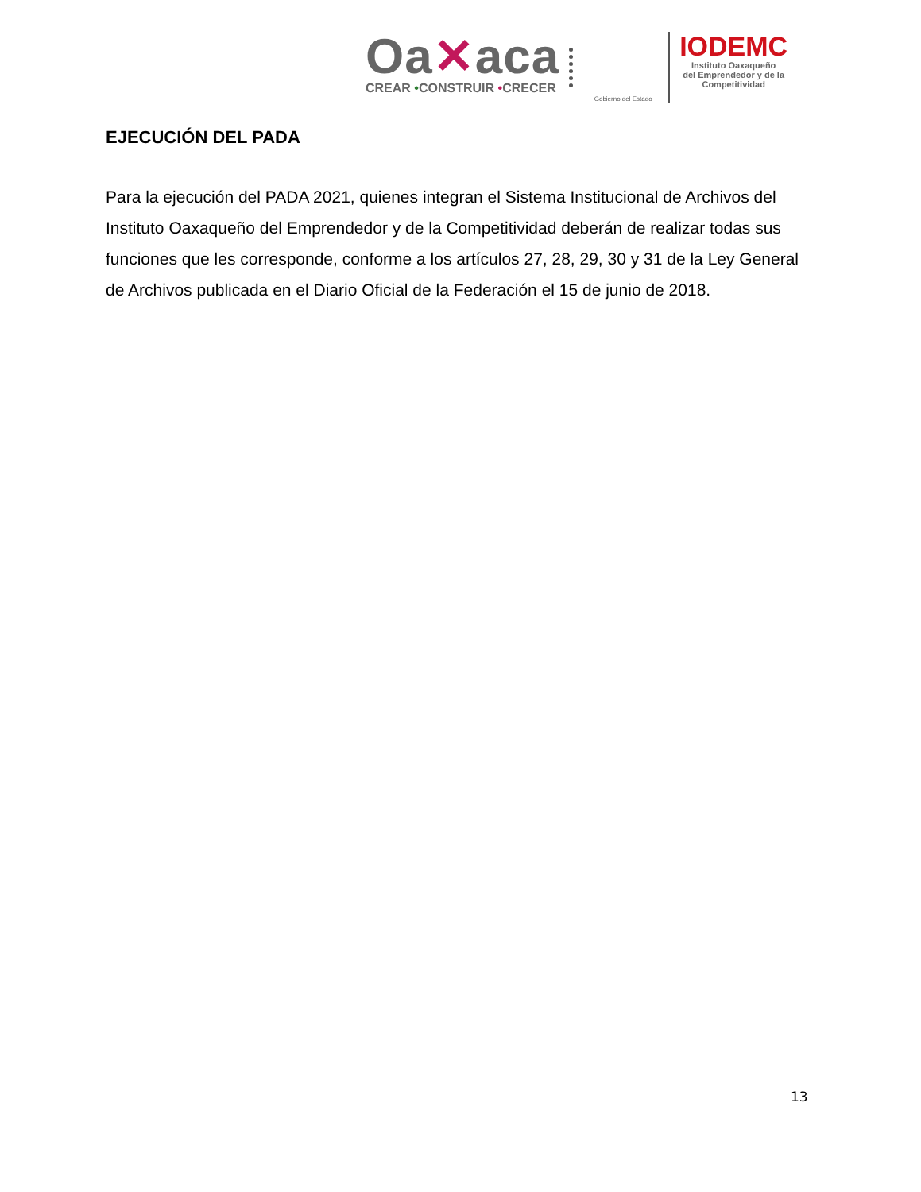Oa✕aca
CREAR •CONSTRUIR •CRECER
Gobierno del Estado
IODEMC
Instituto Oaxaqueño
del Emprendedor y de la
Competitividad
EJECUCIÓN DEL PADA
Para la ejecución del PADA 2021, quienes integran el Sistema Institucional de Archivos del Instituto Oaxaqueño del Emprendedor y de la Competitividad deberán de realizar todas sus funciones que les corresponde, conforme a los artículos 27, 28, 29, 30 y 31 de la Ley General de Archivos publicada en el Diario Oficial de la Federación el 15 de junio de 2018.
13